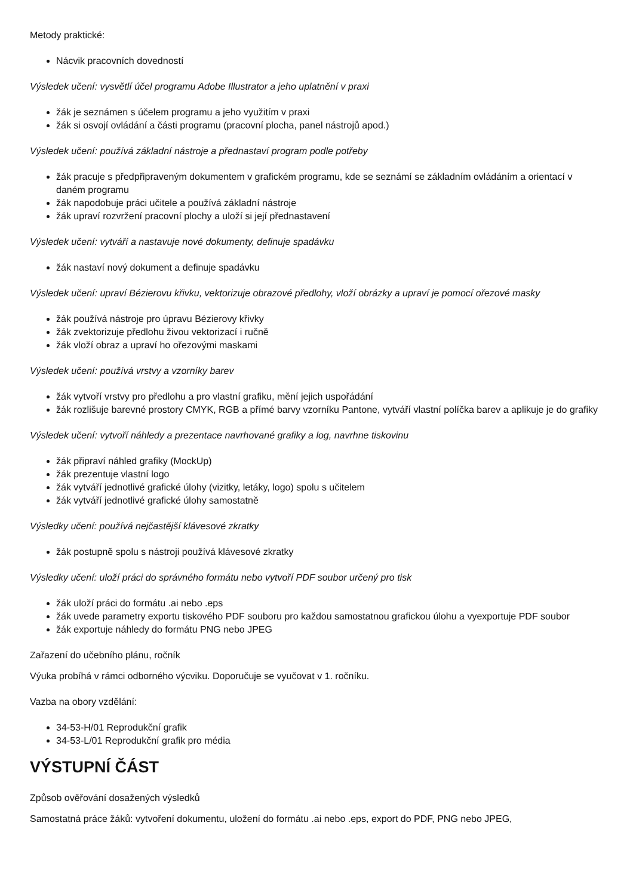Metody praktické:
Nácvik pracovních dovedností
Výsledek učení: vysvětlí účel programu Adobe Illustrator a jeho uplatnění v praxi
žák je seznámen s účelem programu a jeho využitím v praxi
žák si osvojí ovládání a části programu (pracovní plocha, panel nástrojů apod.)
Výsledek učení: používá základní nástroje a přednastaví program podle potřeby
žák pracuje s předpřipraveným dokumentem v grafickém programu, kde se seznámí se základním ovládáním a orientací v daném programu
žák napodobuje práci učitele a používá základní nástroje
žák upraví rozvržení pracovní plochy a uloží si její přednastavení
Výsledek učení: vytváří a nastavuje nové dokumenty, definuje spadávku
žák nastaví nový dokument a definuje spadávku
Výsledek učení: upraví Bézierovu křivku, vektorizuje obrazové předlohy, vloží obrázky a upraví je pomocí ořezové masky
žák používá nástroje pro úpravu Bézierovy křivky
žák zvektorizuje předlohu živou vektorizací i ručně
žák vloží obraz a upraví ho ořezovými maskami
Výsledek učení: používá vrstvy a vzorníky barev
žák vytvoří vrstvy pro předlohu a pro vlastní grafiku, mění jejich uspořádání
žák rozlišuje barevné prostory CMYK, RGB a přímé barvy vzorníku Pantone, vytváří vlastní políčka barev a aplikuje je do grafiky
Výsledek učení: vytvoří náhledy a prezentace navrhované grafiky a log, navrhne tiskovinu
žák připraví náhled grafiky (MockUp)
žák prezentuje vlastní logo
žák vytváří jednotlivé grafické úlohy (vizitky, letáky, logo) spolu s učitelem
žák vytváří jednotlivé grafické úlohy samostatně
Výsledky učení: používá nejčastější klávesové zkratky
žák postupně spolu s nástroji používá klávesové zkratky
Výsledky učení: uloží práci do správného formátu nebo vytvoří PDF soubor určený pro tisk
žák uloží práci do formátu .ai nebo .eps
žák uvede parametry exportu tiskového PDF souboru pro každou samostatnou grafickou úlohu a vyexportuje PDF soubor
žák exportuje náhledy do formátu PNG nebo JPEG
Zařazení do učebního plánu, ročník
Výuka probíhá v rámci odborného výcviku. Doporučuje se vyučovat v 1. ročníku.
Vazba na obory vzdělání:
34-53-H/01 Reprodukční grafik
34-53-L/01 Reprodukční grafik pro média
VÝSTUPNÍ ČÁST
Způsob ověřování dosažených výsledků
Samostatná práce žáků: vytvoření dokumentu, uložení do formátu .ai nebo .eps, export do PDF, PNG nebo JPEG,